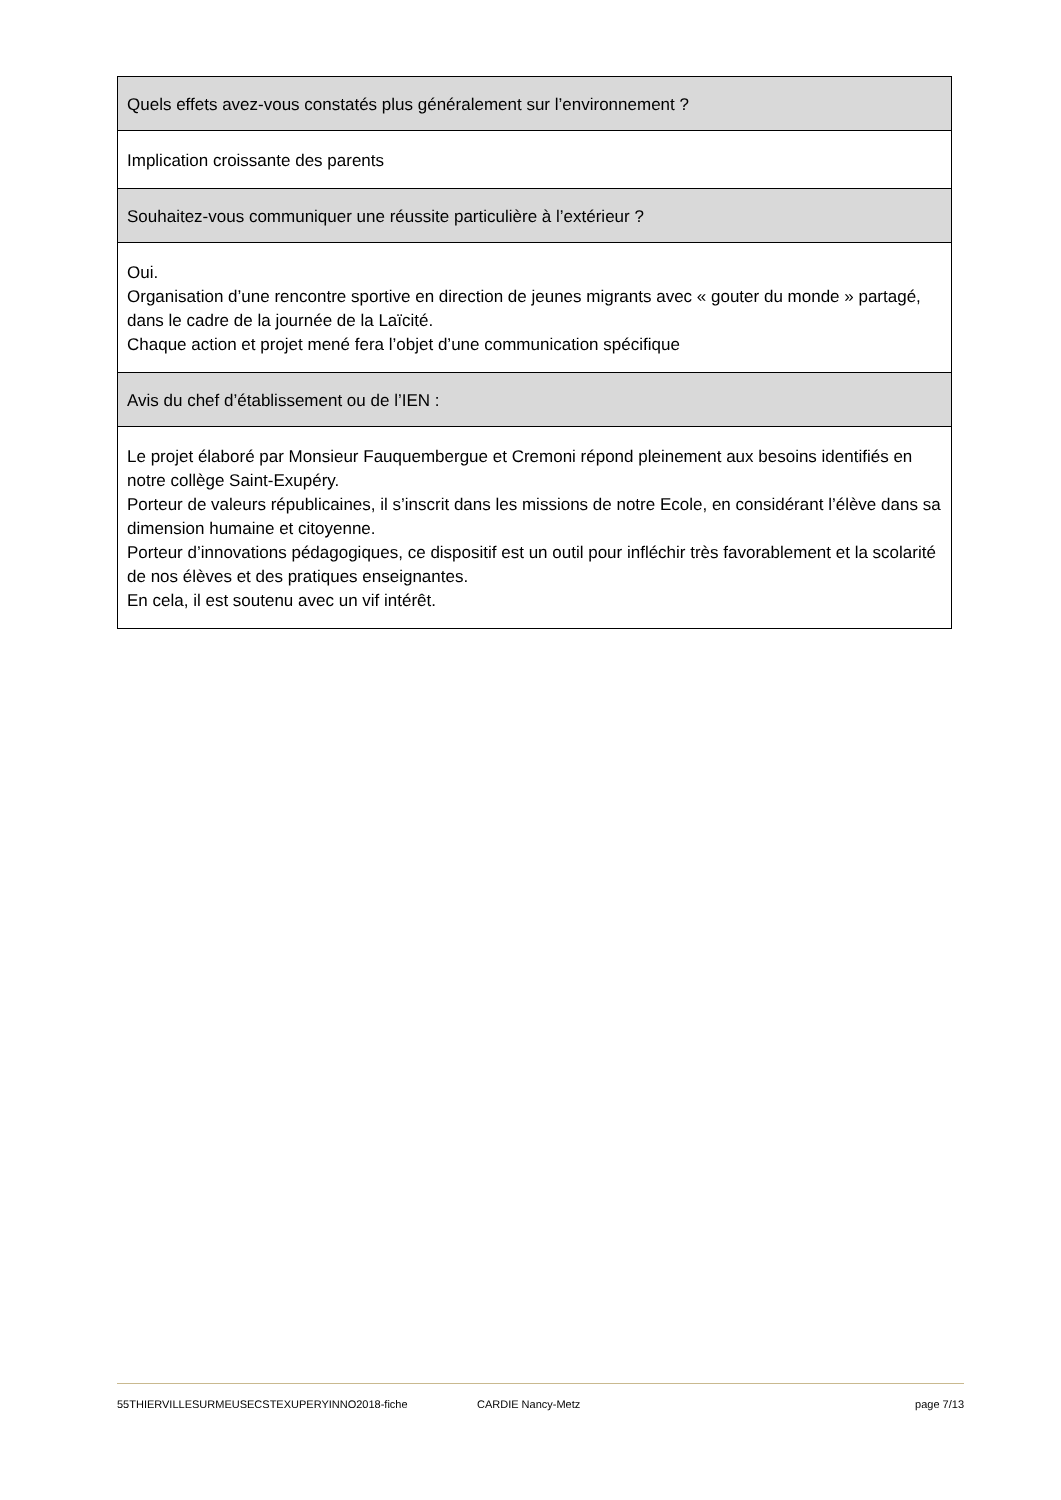Quels effets avez-vous constatés plus généralement sur l’environnement ?
Implication croissante des parents
Souhaitez-vous communiquer une réussite particulière à l’extérieur ?
Oui.
Organisation d’une rencontre sportive en direction de jeunes migrants avec « gouter du monde » partagé, dans le cadre de la journée de la Laïcité.
Chaque action et projet mené fera l’objet d’une communication spécifique
Avis du chef d’établissement ou de l’IEN :
Le projet élaboré par Monsieur Fauquembergue et Cremoni répond pleinement aux besoins identifiés en notre collège Saint-Exupéry.
Porteur de valeurs républicaines, il s’inscrit dans les missions de notre Ecole, en considérant l’élève dans sa dimension humaine et citoyenne.
Porteur d’innovations pédagogiques, ce dispositif est un outil pour infléchir très favorablement et la scolarité de nos élèves et des pratiques enseignantes.
En cela, il est soutenu avec un vif intérêt.
55THIERVILLESURMEUSECSTEXUPERYINNO2018-fiche CARDIE Nancy-Metz page 7/13